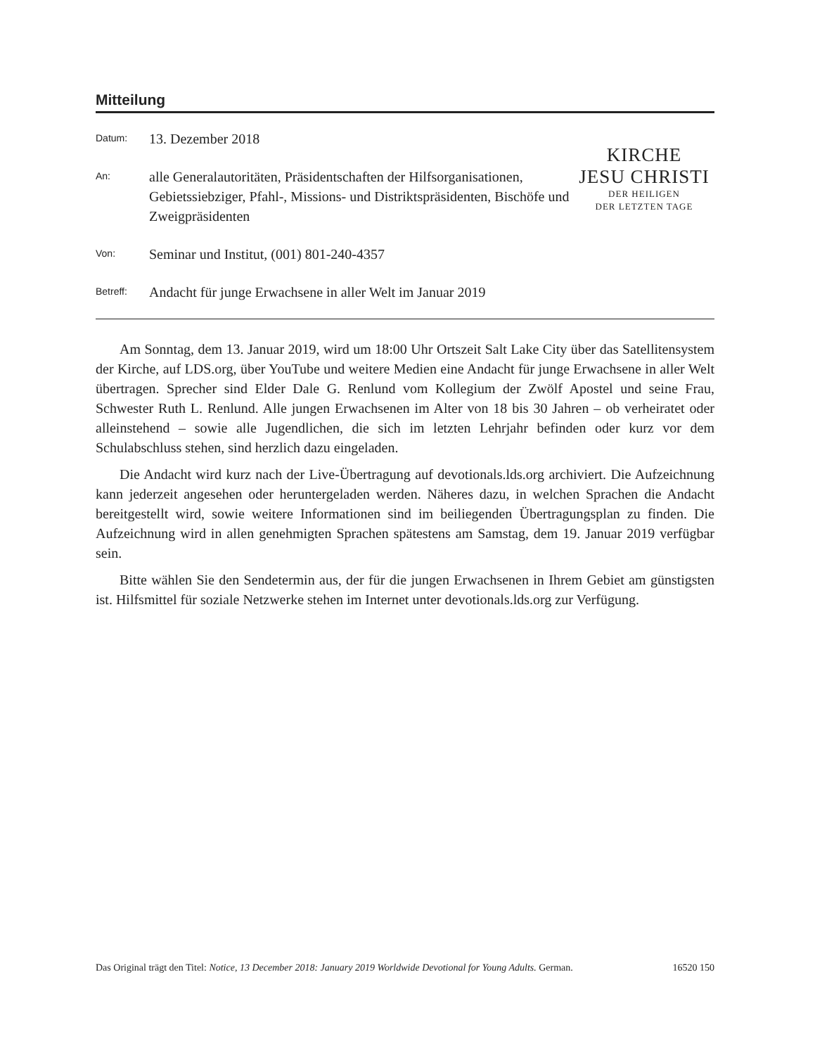Mitteilung
Datum:
13. Dezember 2018
An:
alle Generalautoritäten, Präsidentschaften der Hilfsorganisationen, Gebietssiebziger, Pfahl-, Missions- und Distriktspräsidenten, Bischöfe und Zweigpräsidenten
Von:
Seminar und Institut, (001) 801-240-4357
Betreff:
Andacht für junge Erwachsene in aller Welt im Januar 2019
KIRCHE
JESU CHRISTI
DER HEILIGEN
DER LETZTEN TAGE
Am Sonntag, dem 13. Januar 2019, wird um 18:00 Uhr Ortszeit Salt Lake City über das Satellitensystem der Kirche, auf LDS.org, über YouTube und weitere Medien eine Andacht für junge Erwachsene in aller Welt übertragen. Sprecher sind Elder Dale G. Renlund vom Kollegium der Zwölf Apostel und seine Frau, Schwester Ruth L. Renlund. Alle jungen Erwachsenen im Alter von 18 bis 30 Jahren – ob verheiratet oder alleinstehend – sowie alle Jugendlichen, die sich im letzten Lehrjahr befinden oder kurz vor dem Schulabschluss stehen, sind herzlich dazu eingeladen.
Die Andacht wird kurz nach der Live-Übertragung auf devotionals.lds.org archiviert. Die Aufzeichnung kann jederzeit angesehen oder heruntergeladen werden. Näheres dazu, in welchen Sprachen die Andacht bereitgestellt wird, sowie weitere Informationen sind im beiliegenden Übertragungsplan zu finden. Die Aufzeichnung wird in allen genehmigten Sprachen spätestens am Samstag, dem 19. Januar 2019 verfügbar sein.
Bitte wählen Sie den Sendetermin aus, der für die jungen Erwachsenen in Ihrem Gebiet am günstigsten ist. Hilfsmittel für soziale Netzwerke stehen im Internet unter devotionals.lds.org zur Verfügung.
Das Original trägt den Titel: Notice, 13 December 2018: January 2019 Worldwide Devotional for Young Adults. German. 16520 150